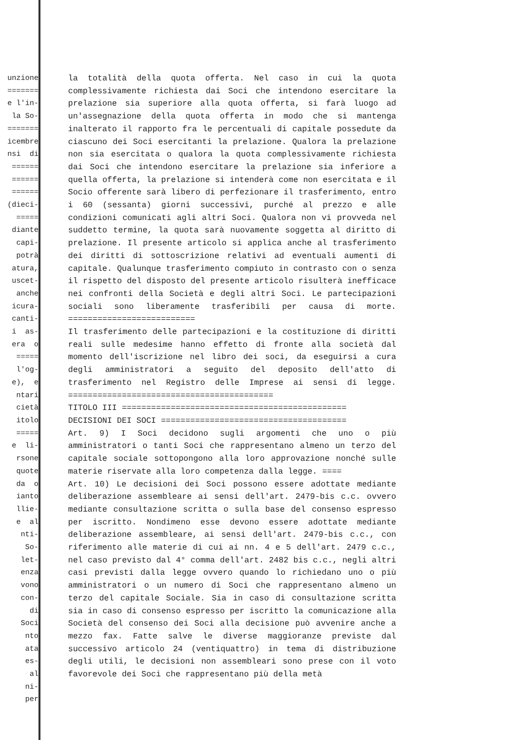unzione ======= e l'in- la So- ======= icembre nsi di ====== ====== ====== (dieci- ===== diante capi- potrà atura, uscet- anche icura- canti- i as- era o ===== l'og- e), e ntari cietà itolo ===== e li- rsone quote da o ianto llie- e al nti- So- let- enza vono con- di Soci nto ata es- al ni- per
la totalità della quota offerta. Nel caso in cui la quota complessivamente richiesta dai Soci che intendono esercitare la prelazione sia superiore alla quota offerta, si farà luogo ad un'assegnazione della quota offerta in modo che si mantenga inalterato il rapporto fra le percentuali di capitale possedute da ciascuno dei Soci esercitanti la prelazione. Qualora la prelazione non sia esercitata o qualora la quota complessivamente richiesta dai Soci che intendono esercitare la prelazione sia inferiore a quella offerta, la prelazione si intenderà come non esercitata e il Socio offerente sarà libero di perfezionare il trasferimento, entro i 60 (sessanta) giorni successivi, purché al prezzo e alle condizioni comunicati agli altri Soci. Qualora non vi provveda nel suddetto termine, la quota sarà nuovamente soggetta al diritto di prelazione. Il presente articolo si applica anche al trasferimento dei diritti di sottoscrizione relativi ad eventuali aumenti di capitale. Qualunque trasferimento compiuto in contrasto con o senza il rispetto del disposto del presente articolo risulterà inefficace nei confronti della Società e degli altri Soci. Le partecipazioni sociali sono liberamente trasferibili per causa di morte. ==========================
Il trasferimento delle partecipazioni e la costituzione di diritti reali sulle medesime hanno effetto di fronte alla società dal momento dell'iscrizione nel libro dei soci, da eseguirsi a cura degli amministratori a seguito del deposito dell'atto di trasferimento nel Registro delle Imprese ai sensi di legge. ==========================================
TITOLO III ==============================================
DECISIONI DEI SOCI ======================================
Art. 9) I Soci decidono sugli argomenti che uno o più amministratori o tanti Soci che rappresentano almeno un terzo del capitale sociale sottopongono alla loro approvazione nonché sulle materie riservate alla loro competenza dalla legge. ====
Art. 10) Le decisioni dei Soci possono essere adottate mediante deliberazione assembleare ai sensi dell'art. 2479-bis c.c. ovvero mediante consultazione scritta o sulla base del consenso espresso per iscritto. Nondimeno esse devono essere adottate mediante deliberazione assembleare, ai sensi dell'art. 2479-bis c.c., con riferimento alle materie di cui ai nn. 4 e 5 dell'art. 2479 c.c., nel caso previsto dal 4° comma dell'art. 2482 bis c.c., negli altri casi previsti dalla legge ovvero quando lo richiedano uno o più amministratori o un numero di Soci che rappresentano almeno un terzo del capitale Sociale. Sia in caso di consultazione scritta sia in caso di consenso espresso per iscritto la comunicazione alla Società del consenso dei Soci alla decisione può avvenire anche a mezzo fax. Fatte salve le diverse maggioranze previste dal successivo articolo 24 (ventiquattro) in tema di distribuzione degli utili, le decisioni non assembleari sono prese con il voto favorevole dei Soci che rappresentano più della metà